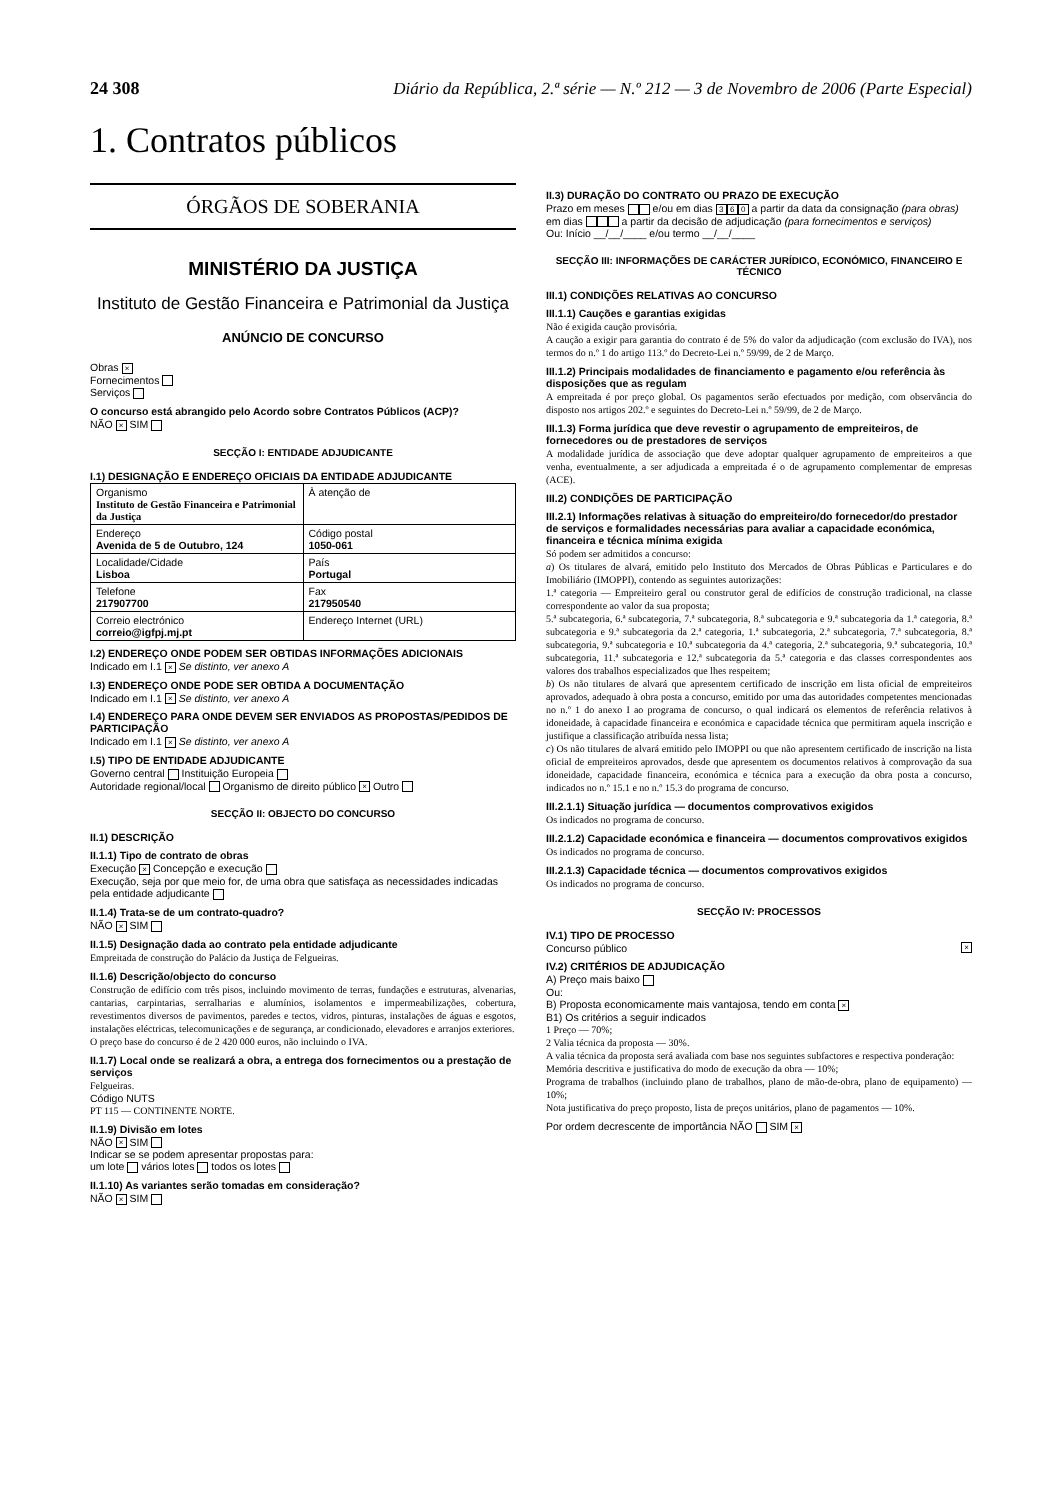24 308 Diário da República, 2.ª série — N.º 212 — 3 de Novembro de 2006 (Parte Especial)
1. Contratos públicos
ÓRGÃOS DE SOBERANIA
MINISTÉRIO DA JUSTIÇA
Instituto de Gestão Financeira e Patrimonial da Justiça
ANÚNCIO DE CONCURSO
Obras ×
Fornecimentos
Serviços
O concurso está abrangido pelo Acordo sobre Contratos Públicos (ACP)?
NÃO × SIM
SECÇÃO I: ENTIDADE ADJUDICANTE
I.1) DESIGNAÇÃO E ENDEREÇO OFICIAIS DA ENTIDADE ADJUDICANTE
| Organismo Instituto de Gestão Financeira e Patrimonial da Justiça | À atenção de |
| Endereço Avenida de 5 de Outubro, 124 | Código postal 1050-061 |
| Localidade/Cidade Lisboa | País Portugal |
| Telefone 217907700 | Fax 217950540 |
| Correio electrónico correio@igfpj.mj.pt | Endereço Internet (URL) |
I.2) ENDEREÇO ONDE PODEM SER OBTIDAS INFORMAÇÕES ADICIONAIS
Indicado em I.1 × Se distinto, ver anexo A
I.3) ENDEREÇO ONDE PODE SER OBTIDA A DOCUMENTAÇÃO
Indicado em I.1 × Se distinto, ver anexo A
I.4) ENDEREÇO PARA ONDE DEVEM SER ENVIADOS AS PROPOSTAS/PEDIDOS DE PARTICIPAÇÃO
Indicado em I.1 × Se distinto, ver anexo A
I.5) TIPO DE ENTIDADE ADJUDICANTE
Governo central Instituição Europeia
Autoridade regional/local Organismo de direito público × Outro
SECÇÃO II: OBJECTO DO CONCURSO
II.1) DESCRIÇÃO
II.1.1) Tipo de contrato de obras
Execução × Concepção e execução
Execução, seja por que meio for, de uma obra que satisfaça as necessidades indicadas pela entidade adjudicante
II.1.4) Trata-se de um contrato-quadro?
NÃO × SIM
II.1.5) Designação dada ao contrato pela entidade adjudicante
Empreitada de construção do Palácio da Justiça de Felgueiras.
II.1.6) Descrição/objecto do concurso
Construção de edifício com três pisos, incluindo movimento de terras, fundações e estruturas, alvenarias, cantarias, carpintarias, serralharias e alumínios, isolamentos e impermeabilizações, cobertura, revestimentos diversos de pavimentos, paredes e tectos, vidros, pinturas, instalações de águas e esgotos, instalações eléctricas, telecomunicações e de segurança, ar condicionado, elevadores e arranjos exteriores.
O preço base do concurso é de 2 420 000 euros, não incluindo o IVA.
II.1.7) Local onde se realizará a obra, a entrega dos fornecimentos ou a prestação de serviços
Felgueiras.
Código NUTS
PT 115 — CONTINENTE NORTE.
II.1.9) Divisão em lotes
NÃO × SIM
Indicar se se podem apresentar propostas para:
um lote vários lotes todos os lotes
II.1.10) As variantes serão tomadas em consideração?
NÃO × SIM
II.3) DURAÇÃO DO CONTRATO OU PRAZO DE EXECUÇÃO
Prazo em meses e/ou em dias 3 6 0 a partir da data da consignação (para obras)
em dias a partir da decisão de adjudicação (para fornecimentos e serviços)
Ou: Início __/__/____ e/ou termo __/__/____
SECÇÃO III: INFORMAÇÕES DE CARÁCTER JURÍDICO, ECONÓMICO, FINANCEIRO E TÉCNICO
III.1) CONDIÇÕES RELATIVAS AO CONCURSO
III.1.1) Cauções e garantias exigidas
Não é exigida caução provisória.
A caução a exigir para garantia do contrato é de 5% do valor da adjudicação (com exclusão do IVA), nos termos do n.º 1 do artigo 113.º do Decreto-Lei n.º 59/99, de 2 de Março.
III.1.2) Principais modalidades de financiamento e pagamento e/ou referência às disposições que as regulam
A empreitada é por preço global. Os pagamentos serão efectuados por medição, com observância do disposto nos artigos 202.º e seguintes do Decreto-Lei n.º 59/99, de 2 de Março.
III.1.3) Forma jurídica que deve revestir o agrupamento de empreiteiros, de fornecedores ou de prestadores de serviços
A modalidade jurídica de associação que deve adoptar qualquer agrupamento de empreiteiros a que venha, eventualmente, a ser adjudicada a empreitada é o de agrupamento complementar de empresas (ACE).
III.2) CONDIÇÕES DE PARTICIPAÇÃO
III.2.1) Informações relativas à situação do empreiteiro/do fornecedor/do prestador de serviços e formalidades necessárias para avaliar a capacidade económica, financeira e técnica mínima exigida
Só podem ser admitidos a concurso:
a) Os titulares de alvará, emitido pelo Instituto dos Mercados de Obras Públicas e Particulares e do Imobiliário (IMOPPI), contendo as seguintes autorizações:
1.ª categoria — Empreiteiro geral ou construtor geral de edifícios de construção tradicional, na classe correspondente ao valor da sua proposta;
5.ª subcategoria, 6.ª subcategoria, 7.ª subcategoria, 8.ª subcategoria e 9.ª subcategoria da 1.ª categoria, 8.ª subcategoria e 9.ª subcategoria da 2.ª categoria, 1.ª subcategoria, 2.ª subcategoria, 7.ª subcategoria, 8.ª subcategoria, 9.ª subcategoria e 10.ª subcategoria da 4.ª categoria, 2.ª subcategoria, 9.ª subcategoria, 10.ª subcategoria, 11.ª subcategoria e 12.ª subcategoria da 5.ª categoria e das classes correspondentes aos valores dos trabalhos especializados que lhes respeitem;
b) Os não titulares de alvará que apresentem certificado de inscrição em lista oficial de empreiteiros aprovados, adequado à obra posta a concurso, emitido por uma das autoridades competentes mencionadas no n.º 1 do anexo I ao programa de concurso, o qual indicará os elementos de referência relativos à idoneidade, à capacidade financeira e económica e capacidade técnica que permitiram aquela inscrição e justifique a classificação atribuída nessa lista;
c) Os não titulares de alvará emitido pelo IMOPPI ou que não apresentem certificado de inscrição na lista oficial de empreiteiros aprovados, desde que apresentem os documentos relativos à comprovação da sua idoneidade, capacidade financeira, económica e técnica para a execução da obra posta a concurso, indicados no n.º 15.1 e no n.º 15.3 do programa de concurso.
III.2.1.1) Situação jurídica — documentos comprovativos exigidos
Os indicados no programa de concurso.
III.2.1.2) Capacidade económica e financeira — documentos comprovativos exigidos
Os indicados no programa de concurso.
III.2.1.3) Capacidade técnica — documentos comprovativos exigidos
Os indicados no programa de concurso.
SECÇÃO IV: PROCESSOS
IV.1) TIPO DE PROCESSO
Concurso público ×
IV.2) CRITÉRIOS DE ADJUDICAÇÃO
A) Preço mais baixo
Ou:
B) Proposta economicamente mais vantajosa, tendo em conta ×
B1) Os critérios a seguir indicados
1 Preço — 70%;
2 Valia técnica da proposta — 30%.
A valia técnica da proposta será avaliada com base nos seguintes subfactores e respectiva ponderação:
Memória descritiva e justificativa do modo de execução da obra — 10%;
Programa de trabalhos (incluindo plano de trabalhos, plano de mão-de-obra, plano de equipamento) — 10%;
Nota justificativa do preço proposto, lista de preços unitários, plano de pagamentos — 10%.
Por ordem decrescente de importância NÃO SIM ×